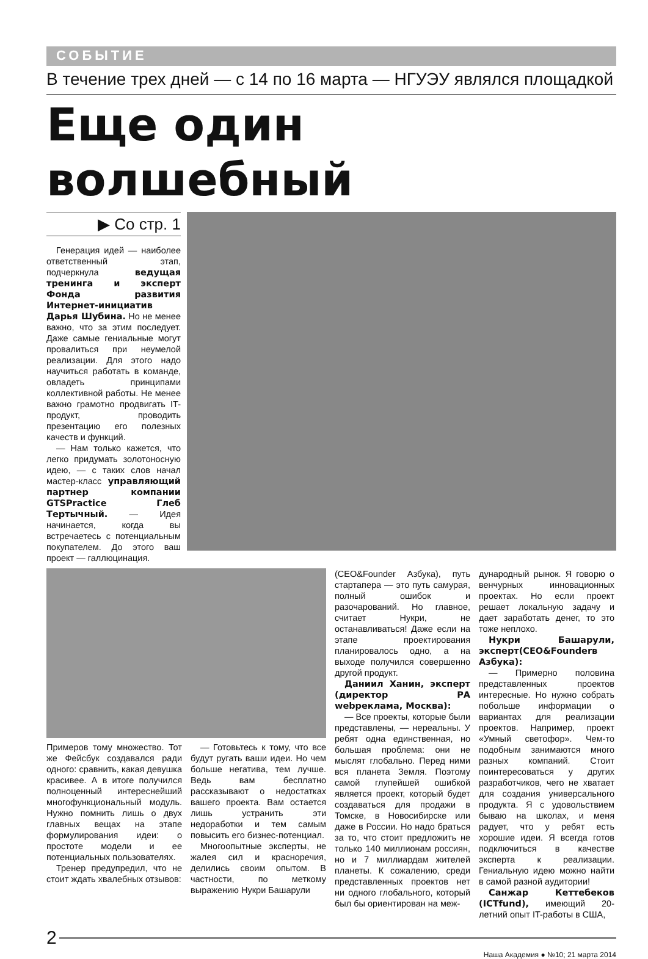СОБЫТИЕ
В течение трех дней — с 14 по 16 марта — НГУЭУ являлся площадкой
Еще один волшебный
▶ Со стр. 1
Генерация идей — наиболее ответственный этап, подчеркнула ведущая тренинга и эксперт Фонда развития Интернет-инициатив Дарья Шубина. Но не менее важно, что за этим последует. Даже самые гениальные могут провалиться при неумелой реализации. Для этого надо научиться работать в команде, овладеть принципами коллективной работы. Не менее важно грамотно продвигать IT-продукт, проводить презентацию его полезных качеств и функций.
— Нам только кажется, что легко придумать золотоносную идею, — с таких слов начал мастер-класс управляющий партнер компании GTSPractice Глеб Тертычный. — Идея начинается, когда вы встречаетесь с потенциальным покупателем. До этого ваш проект — галлюцинация.
Примеров тому множество. Тот же Фейсбук создавался ради одного: сравнить, какая девушка красивее. А в итоге получился полноценный интереснейший многофункциональный модуль. Нужно помнить лишь о двух главных вещах на этапе формулирования идеи: о простоте модели и ее потенциальных пользователях.
Тренер предупредил, что не стоит ждать хвалебных отзывов:
— Готовьтесь к тому, что все будут ругать ваши идеи. Но чем больше негатива, тем лучше. Ведь вам бесплатно рассказывают о недостатках вашего проекта. Вам остается лишь устранить эти недоработки и тем самым повысить его бизнес-потенциал.
Многоопытные эксперты, не жалея сил и красноречия, делились своим опытом. В частности, по меткому выражению Нукри Башарули
(CEO&Founder Азбука), путь стартапера — это путь самурая, полный ошибок и разочарований. Но главное, считает Нукри, не останавливаться! Даже если на этапе проектирования планировалось одно, а на выходе получился совершенно другой продукт.
Даниил Ханин, эксперт (директор РА webреклама, Москва):
— Все проекты, которые были представлены, — нереальны. У ребят одна единственная, но большая проблема: они не мыслят глобально. Перед ними вся планета Земля. Поэтому самой глупейшей ошибкой является проект, который будет создаваться для продажи в Томске, в Новосибирске или даже в России. Но надо браться за то, что стоит предложить не только 140 миллионам россиян, но и 7 миллиардам жителей планеты. К сожалению, среди представленных проектов нет ни одного глобального, который был бы ориентирован на меж-
дународный рынок. Я говорю о венчурных инновационных проектах. Но если проект решает локальную задачу и дает заработать денег, то это тоже неплохо.
Нукри Башарули, эксперт(CEO&Founderв Азбука):
— Примерно половина представленных проектов интересные. Но нужно собрать побольше информации о вариантах для реализации проектов. Например, проект «Умный светофор». Чем-то подобным занимаются много разных компаний. Стоит поинтересоваться у других разработчиков, чего не хватает для создания универсального продукта. Я с удовольствием бываю на школах, и меня радует, что у ребят есть хорошие идеи. Я всегда готов подключиться в качестве эксперта к реализации. Гениальную идею можно найти в самой разной аудитории!
Санжар Кеттебеков (ICTfund), имеющий 20-летний опыт IT-работы в США,
2
Наша Академия ● №10; 21 марта 2014